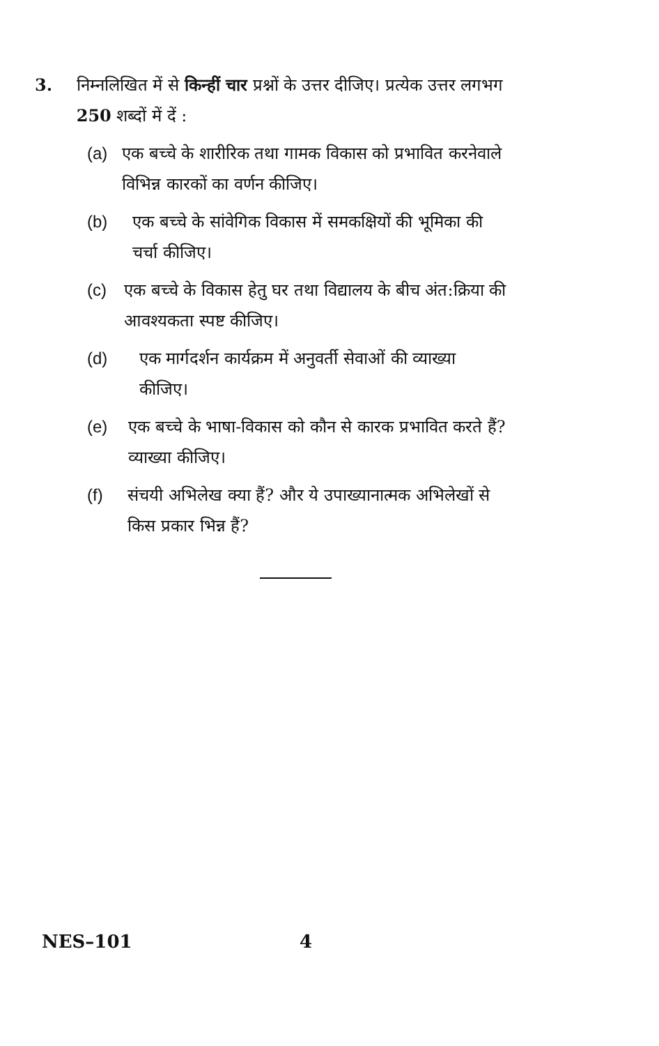3. निम्नलिखित में से किन्हीं चार प्रश्नों के उत्तर दीजिए। प्रत्येक उत्तर लगभग 250 शब्दों में दें :
(a) एक बच्चे के शारीरिक तथा गामक विकास को प्रभावित करनेवाले विभिन्न कारकों का वर्णन कीजिए।
(b) एक बच्चे के सांवेगिक विकास में समकक्षियों की भूमिका की चर्चा कीजिए।
(c) एक बच्चे के विकास हेतु घर तथा विद्यालय के बीच अंत:क्रिया की आवश्यकता स्पष्ट कीजिए।
(d) एक मार्गदर्शन कार्यक्रम में अनुवर्ती सेवाओं की व्याख्या कीजिए।
(e) एक बच्चे के भाषा-विकास को कौन से कारक प्रभावित करते हैं? व्याख्या कीजिए।
(f) संचयी अभिलेख क्या हैं? और ये उपाख्यानात्मक अभिलेखों से किस प्रकार भिन्न हैं?
NES–101 4